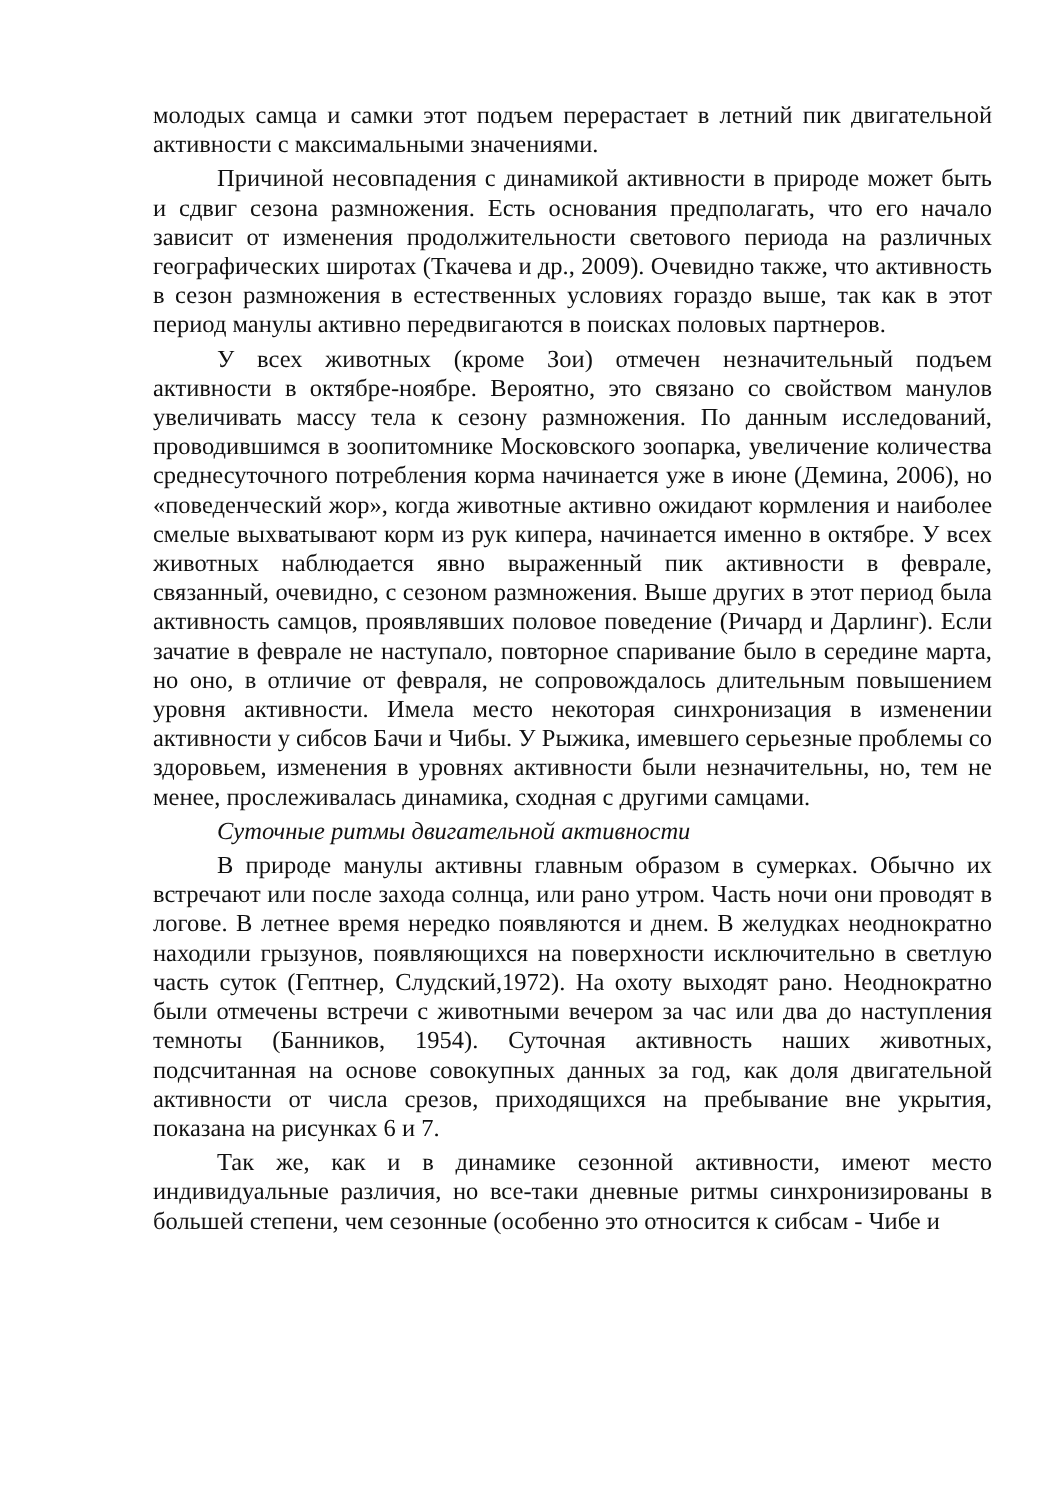молодых самца и самки этот подъем перерастает в летний пик двигательной активности с максимальными значениями.
Причиной несовпадения с динамикой активности в природе может быть и сдвиг сезона размножения. Есть основания предполагать, что его начало зависит от изменения продолжительности светового периода на различных географических широтах (Ткачева и др., 2009). Очевидно также, что активность в сезон размножения в естественных условиях гораздо выше, так как в этот период манулы активно передвигаются в поисках половых партнеров.
У всех животных (кроме Зои) отмечен незначительный подъем активности в октябре-ноябре. Вероятно, это связано со свойством манулов увеличивать массу тела к сезону размножения. По данным исследований, проводившимся в зоопитомнике Московского зоопарка, увеличение количества среднесуточного потребления корма начинается уже в июне (Демина, 2006), но «поведенческий жор», когда животные активно ожидают кормления и наиболее смелые выхватывают корм из рук кипера, начинается именно в октябре. У всех животных наблюдается явно выраженный пик активности в феврале, связанный, очевидно, с сезоном размножения. Выше других в этот период была активность самцов, проявлявших половое поведение (Ричард и Дарлинг). Если зачатие в феврале не наступало, повторное спаривание было в середине марта, но оно, в отличие от февраля, не сопровождалось длительным повышением уровня активности. Имела место некоторая синхронизация в изменении активности у сибсов Бачи и Чибы. У Рыжика, имевшего серьезные проблемы со здоровьем, изменения в уровнях активности были незначительны, но, тем не менее, прослеживалась динамика, сходная с другими самцами.
Суточные ритмы двигательной активности
В природе манулы активны главным образом в сумерках. Обычно их встречают или после захода солнца, или рано утром. Часть ночи они проводят в логове. В летнее время нередко появляются и днем. В желудках неоднократно находили грызунов, появляющихся на поверхности исключительно в светлую часть суток (Гептнер, Слудский,1972). На охоту выходят рано. Неоднократно были отмечены встречи с животными вечером за час или два до наступления темноты (Банников, 1954). Суточная активность наших животных, подсчитанная на основе совокупных данных за год, как доля двигательной активности от числа срезов, приходящихся на пребывание вне укрытия, показана на рисунках 6 и 7.
Так же, как и в динамике сезонной активности, имеют место индивидуальные различия, но все-таки дневные ритмы синхронизированы в большей степени, чем сезонные (особенно это относится к сибсам - Чибе и